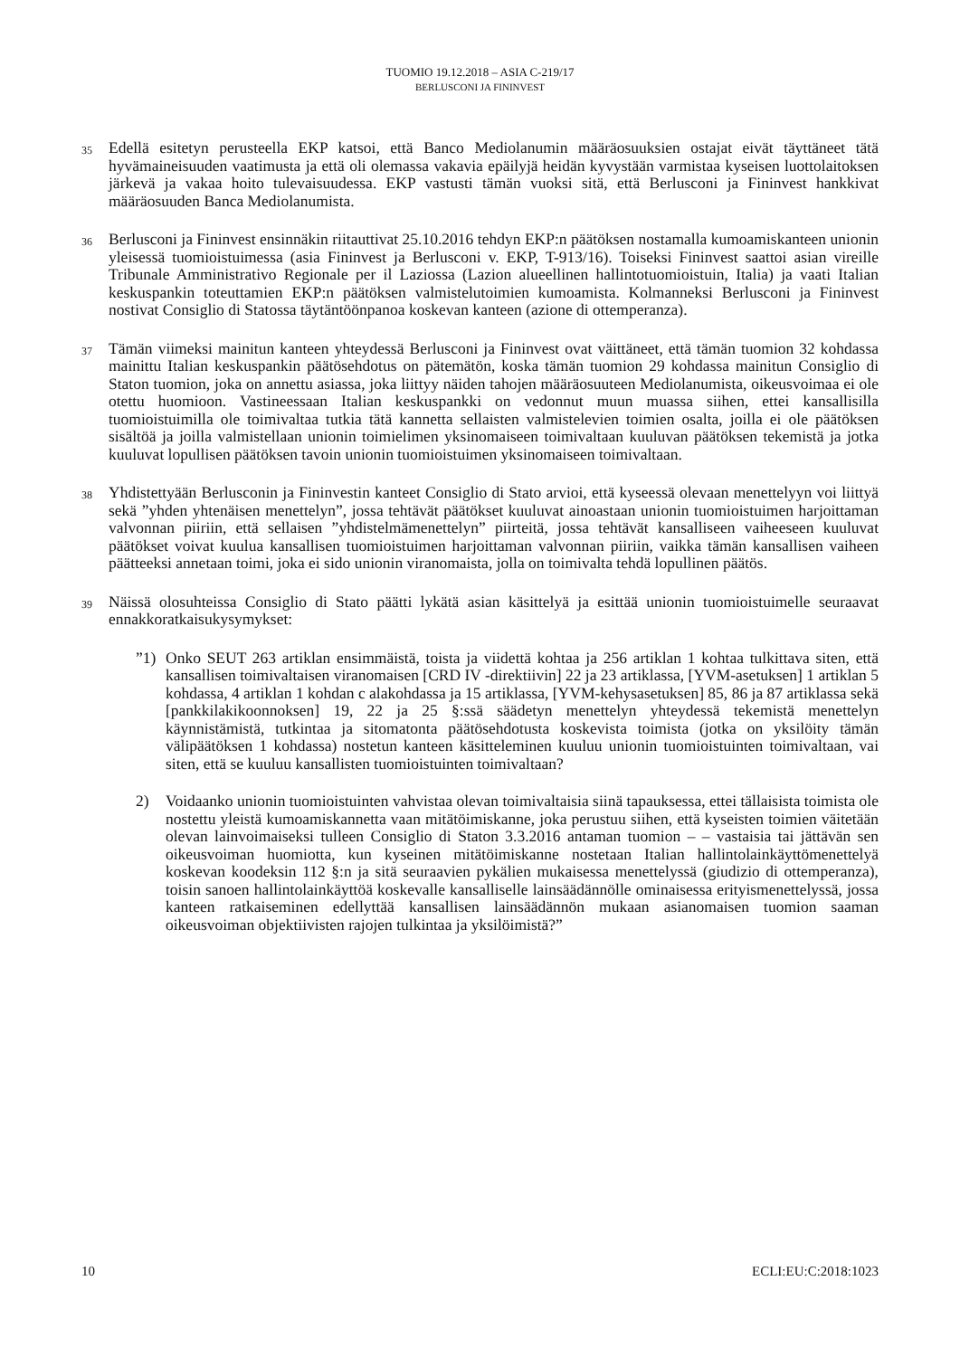TUOMIO 19.12.2018 – ASIA C-219/17
BERLUSCONI JA FININVEST
35
Edellä esitetyn perusteella EKP katsoi, että Banco Mediolanumin määräosuuksien ostajat eivät täyttäneet tätä hyvämaineisuuden vaatimusta ja että oli olemassa vakavia epäilyjä heidän kyvystään varmistaa kyseisen luottolaitoksen järkevä ja vakaa hoito tulevaisuudessa. EKP vastusti tämän vuoksi sitä, että Berlusconi ja Fininvest hankkivat määräosuuden Banca Mediolanumista.
36
Berlusconi ja Fininvest ensinnäkin riitauttivat 25.10.2016 tehdyn EKP:n päätöksen nostamalla kumoamiskanteen unionin yleisessä tuomioistuimessa (asia Fininvest ja Berlusconi v. EKP, T-913/16). Toiseksi Fininvest saattoi asian vireille Tribunale Amministrativo Regionale per il Laziossa (Lazion alueellinen hallintotuomioistuin, Italia) ja vaati Italian keskuspankin toteuttamien EKP:n päätöksen valmistelutoimien kumoamista. Kolmanneksi Berlusconi ja Fininvest nostivat Consiglio di Statossa täytäntöönpanoa koskevan kanteen (azione di ottemperanza).
37
Tämän viimeksi mainitun kanteen yhteydessä Berlusconi ja Fininvest ovat väittäneet, että tämän tuomion 32 kohdassa mainittu Italian keskuspankin päätösehdotus on pätemätön, koska tämän tuomion 29 kohdassa mainitun Consiglio di Staton tuomion, joka on annettu asiassa, joka liittyy näiden tahojen määräosuuteen Mediolanumista, oikeusvoimaa ei ole otettu huomioon. Vastineessaan Italian keskuspankki on vedonnut muun muassa siihen, ettei kansallisilla tuomioistuimilla ole toimivaltaa tutkia tätä kannetta sellaisten valmistelevien toimien osalta, joilla ei ole päätöksen sisältöä ja joilla valmistellaan unionin toimielimen yksinomaiseen toimivaltaan kuuluvan päätöksen tekemistä ja jotka kuuluvat lopullisen päätöksen tavoin unionin tuomioistuimen yksinomaiseen toimivaltaan.
38
Yhdistettyään Berlusconin ja Fininvestin kanteet Consiglio di Stato arvioi, että kyseessä olevaan menettelyyn voi liittyä sekä ”yhden yhtenäisen menettelyn”, jossa tehtävät päätökset kuuluvat ainoastaan unionin tuomioistuimen harjoittaman valvonnan piiriin, että sellaisen ”yhdistelmämenettelyn” piirteitä, jossa tehtävät kansalliseen vaiheeseen kuuluvat päätökset voivat kuulua kansallisen tuomioistuimen harjoittaman valvonnan piiriin, vaikka tämän kansallisen vaiheen päätteeksi annetaan toimi, joka ei sido unionin viranomaista, jolla on toimivalta tehdä lopullinen päätös.
39
Näissä olosuhteissa Consiglio di Stato päätti lykätä asian käsittelyä ja esittää unionin tuomioistuimelle seuraavat ennakkoratkaisukysymykset:
”1) Onko SEUT 263 artiklan ensimmäistä, toista ja viidettä kohtaa ja 256 artiklan 1 kohtaa tulkittava siten, että kansallisen toimivaltaisen viranomaisen [CRD IV -direktiivin] 22 ja 23 artiklassa, [YVM-asetuksen] 1 artiklan 5 kohdassa, 4 artiklan 1 kohdan c alakohdassa ja 15 artiklassa, [YVM-kehysasetuksen] 85, 86 ja 87 artiklassa sekä [pankkilakikoonnoksen] 19, 22 ja 25 §:ssä säädetyn menettelyn yhteydessä tekemistä menettelyn käynnistämistä, tutkintaa ja sitomatonta päätösehdotusta koskevista toimista (jotka on yksilöity tämän välipäätöksen 1 kohdassa) nostetun kanteen käsitteleminen kuuluu unionin tuomioistuinten toimivaltaan, vai siten, että se kuuluu kansallisten tuomioistuinten toimivaltaan?
2) Voidaanko unionin tuomioistuinten vahvistaa olevan toimivaltaisia siinä tapauksessa, ettei tällaisista toimista ole nostettu yleistä kumoamiskannetta vaan mitätöimiskanne, joka perustuu siihen, että kyseisten toimien väitetään olevan lainvoimaiseksi tulleen Consiglio di Staton 3.3.2016 antaman tuomion – – vastaisia tai jättävän sen oikeusvoiman huomiotta, kun kyseinen mitätöimiskanne nostetaan Italian hallintolainkäyttömenettelyä koskevan koodeksin 112 §:n ja sitä seuraavien pykälien mukaisessa menettelyssä (giudizio di ottemperanza), toisin sanoen hallintolainkäyttöä koskevalle kansalliselle lainsäädännölle ominaisessa erityismenettelyssä, jossa kanteen ratkaiseminen edellyttää kansallisen lainsäädännön mukaan asianomaisen tuomion saaman oikeusvoiman objektiivisten rajojen tulkintaa ja yksilöimistä?”
10 ECLI:EU:C:2018:1023